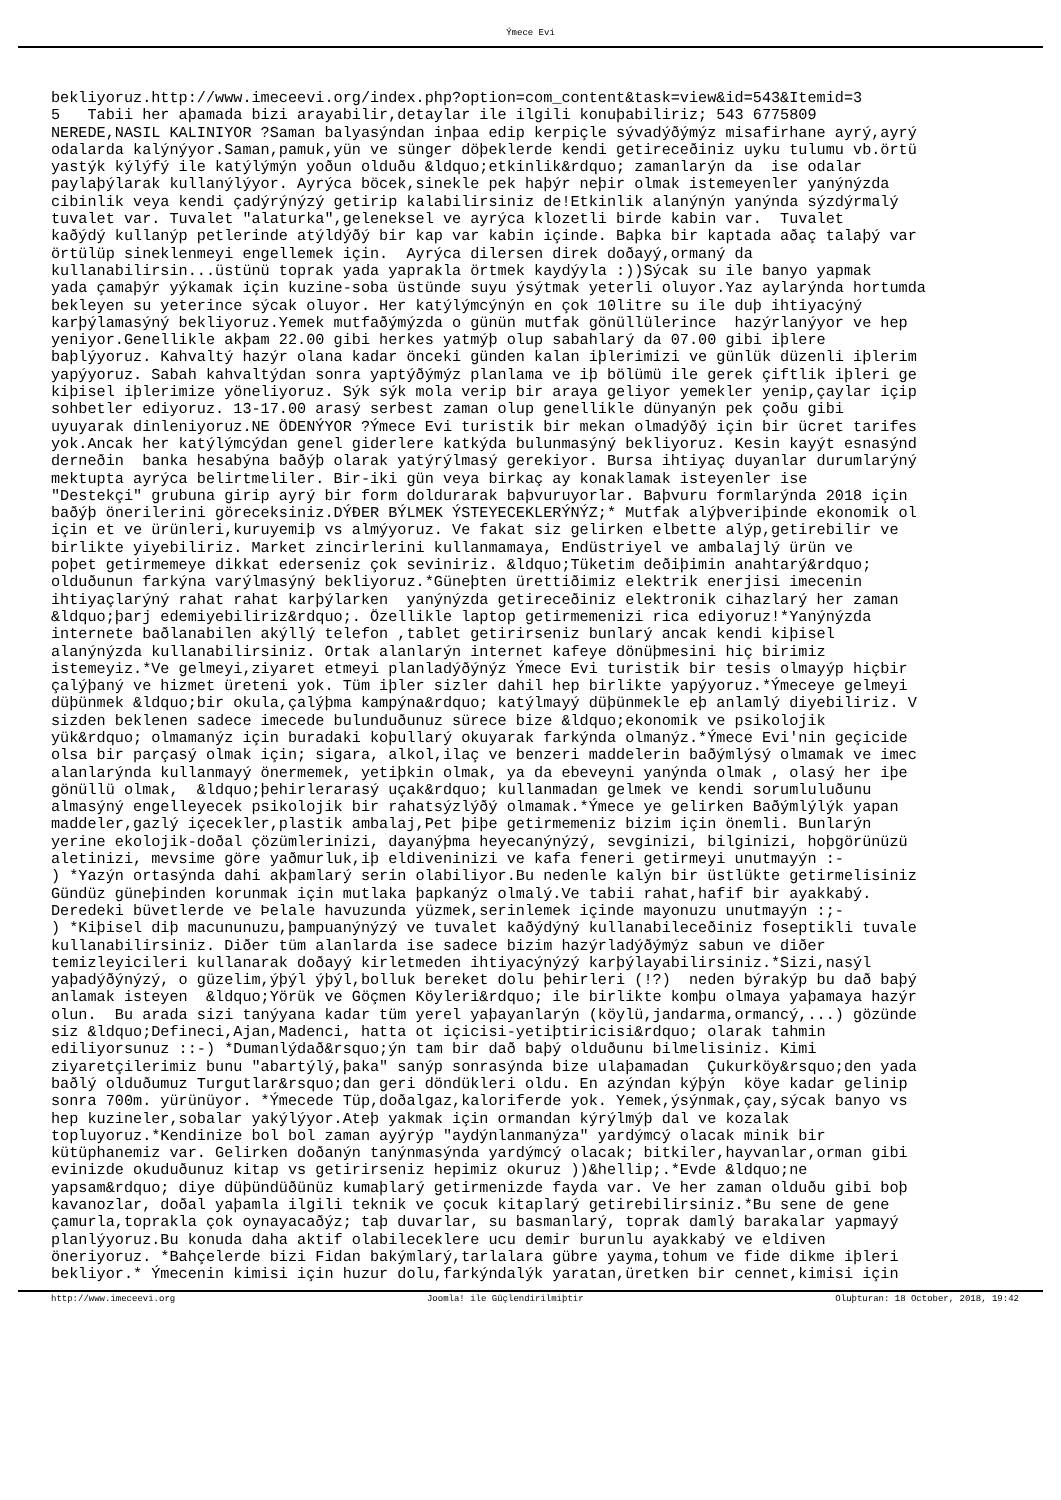Ýmece Evi
bekliyoruz.http://www.imeceevi.org/index.php?option=com_content&task=view&id=543&Itemid=3 5 Tabii her aþamada bizi arayabilir,detaylar ile ilgili konuþabiliriz; 543 6775809 NEREDE,NASIL KALINIYOR ?Saman balyasýndan inþaa edip kerpiçle sývadýðýmýz misafirhane ayrý,ayrý odalarda kalýnýyor.Saman,pamuk,yün ve sünger döþeklerde kendi getireceðiniz uyku tulumu vb.örtü yastýk kýlýfý ile katýlýmýn yoðun olduðu &ldquo;etkinlik&rdquo; zamanlarýn da ise odalar paylaþýlarak kullanýlýyor. Ayrýca böcek,sinekle pek haþýr neþir olmak istemeyenler yanýnýzda cibinlik veya kendi çadýrýnýzý getirip kalabilirsiniz de!Etkinlik alanýnýn yanýnda sýzdýrmalý tuvalet var. Tuvalet "alaturka",geleneksel ve ayrýca klozetli birde kabin var. Tuvalet kaðýdý kullanýp petlerinde atýldýðý bir kap var kabin içinde. Baþka bir kaptada aðaç talaþý var örtülüp sineklenmeyi engellemek için. Ayrýca dilersen direk doðayý,ormaný da kullanabilirsin...üstünü toprak yada yaprakla örtmek kaydýyla :))Sýcak su ile banyo yapmak yada çamaþýr yýkamak için kuzine-soba üstünde suyu ýsýtmak yeterli oluyor.Yaz aylarýnda hortumda bekleyen su yeterince sýcak oluyor. Her katýlýmcýnýn en çok 10litre su ile duþ ihtiyacýný karþýlamasýný bekliyoruz.Yemek mutfaðýmýzda o günün mutfak gönüllülerince hazýrlanýyor ve hep yeniyor.Genellikle akþam 22.00 gibi herkes yatmýþ olup sabahlarý da 07.00 gibi iþlere baþlýyoruz. Kahvaltý hazýr olana kadar önceki günden kalan iþlerimizi ve günlük düzenli iþlerim yapýyoruz. Sabah kahvaltýdan sonra yaptýðýmýz planlama ve iþ bölümü ile gerek çiftlik iþleri ge kiþisel iþlerimize yöneliyoruz. Sýk sýk mola verip bir araya geliyor yemekler yenip,çaylar içip sohbetler ediyoruz. 13-17.00 arasý serbest zaman olup genellikle dünyanýn pek çoðu gibi uyuyarak dinleniyoruz.NE ÖDENÝYOR ?Ýmece Evi turistik bir mekan olmadýðý için bir ücret tarifes yok.Ancak her katýlýmcýdan genel giderlere katkýda bulunmasýný bekliyoruz. Kesin kayýt esnasýnd derneðin banka hesabýna baðýþ olarak yatýrýlmasý gerekiyor. Bursa ihtiyaç duyanlar durumlarýný mektupta ayrýca belirtmeliler. Bir-iki gün veya birkaç ay konaklamak isteyenler ise "Destekçi" grubuna girip ayrý bir form doldurarak baþvuruyorlar. Baþvuru formlarýnda 2018 için baðýþ önerilerini göreceksiniz.DÝÐER BÝLMEK ÝSTEYECEKLERÝNÝZ;* Mutfak alýþveriþinde ekonomik ol için et ve ürünleri,kuruyemiþ vs almýyoruz. Ve fakat siz gelirken elbette alýp,getirebilir ve birlikte yiyebiliriz. Market zincirlerini kullanmamaya, Endüstriyel ve ambalajlý ürün ve poþet getirmemeye dikkat ederseniz çok seviniriz. &ldquo;Tüketim deðiþimin anahtarý&rdquo; olduðunun farkýna varýlmasýný bekliyoruz.*Güneþten ürettiðimiz elektrik enerjisi imecenin ihtiyaçlarýný rahat rahat karþýlarken yanýnýzda getireceðiniz elektronik cihazlarý her zaman &ldquo;þarj edemiyebiliriz&rdquo;. Özellikle laptop getirmemenizi rica ediyoruz!*Yanýnýzda internete baðlanabilen akýllý telefon ,tablet getirirseniz bunlarý ancak kendi kiþisel alanýnýzda kullanabilirsiniz. Ortak alanlarýn internet kafeye dönüþmesini hiç birimiz istemeyiz.*Ve gelmeyi,ziyaret etmeyi planladýðýnýz Ýmece Evi turistik bir tesis olmayýp hiçbir çalýþaný ve hizmet üreteni yok. Tüm iþler sizler dahil hep birlikte yapýyoruz.*Ýmeceye gelmeyi düþünmek &ldquo;bir okula,çalýþma kampýna&rdquo; katýlmayý düþünmekle eþ anlamlý diyebiliriz. V sizden beklenen sadece imecede bulunduðunuz sürece bize &ldquo;ekonomik ve psikolojik yük&rdquo; olmamanýz için buradaki koþullarý okuyarak farkýnda olmanýz.*Ýmece Evi'nin geçicide olsa bir parçasý olmak için; sigara, alkol,ilaç ve benzeri maddelerin baðýmlýsý olmamak ve imec alanlarýnda kullanmayý önermemek, yetiþkin olmak, ya da ebeveyni yanýnda olmak , olasý her iþe gönüllü olmak, &ldquo;þehirlerarasý uçak&rdquo; kullanmadan gelmek ve kendi sorumluluðunu almasýný engelleyecek psikolojik bir rahatsýzlýðý olmamak.*Ýmece ye gelirken Baðýmlýlýk yapan maddeler,gazlý içecekler,plastik ambalaj,Pet þiþe getirmemeniz bizim için önemli. Bunlarýn yerine ekolojik-doðal çözümlerinizi, dayanýþma heyecanýnýzý, sevginizi, bilginizi, hoþgörünüzü aletinizi, mevsime göre yaðmurluk,iþ eldiveninizi ve kafa feneri getirmeyi unutmayýn :- ) *Yazýn ortasýnda dahi akþamlarý serin olabiliyor.Bu nedenle kalýn bir üstlükte getirmelisiniz Gündüz güneþinden korunmak için mutlaka þapkanýz olmalý.Ve tabii rahat,hafif bir ayakkabý. Deredeki büvetlerde ve Þelale havuzunda yüzmek,serinlemek içinde mayonuzu unutmayýn :;- ) *Kiþisel diþ macununuzu,þampuanýnýzý ve tuvalet kaðýdýný kullanabileceðiniz foseptikli tuvale kullanabilirsiniz. Diðer tüm alanlarda ise sadece bizim hazýrladýðýmýz sabun ve diðer temizleyicileri kullanarak doðayý kirletmeden ihtiyacýnýzý karþýlayabilirsiniz.*Sizi,nasýl yaþadýðýnýzý, o güzelim,ýþýl ýþýl,bolluk bereket dolu þehirleri (!?) neden býrakýp bu dað baþý anlamak isteyen &ldquo;Yörük ve Göçmen Köyleri&rdquo; ile birlikte komþu olmaya yaþamaya hazýr olun. Bu arada sizi tanýyana kadar tüm yerel yaþayanlarýn (köylü,jandarma,ormancý,...) gözünde siz &ldquo;Defineci,Ajan,Madenci, hatta ot içicisi-yetiþtiricisi&rdquo; olarak tahmin ediliyorsunuz ::-) *Dumanlýdað&rsquo;ýn tam bir dað baþý olduðunu bilmelisiniz. Kimi ziyaretçilerimiz bunu "abartýlý,þaka" sanýp sonrasýnda bize ulaþamadan Çukurköy&rsquo;den yada baðlý olduðumuz Turgutlar&rsquo;dan geri döndükleri oldu. En azýndan kýþýn köye kadar gelinip sonra 700m. yürünüyor. *Ýmecede Tüp,doðalgaz,kaloriferde yok. Yemek,ýsýnmak,çay,sýcak banyo vs hep kuzineler,sobalar yakýlýyor.Ateþ yakmak için ormandan kýrýlmýþ dal ve kozalak topluyoruz.*Kendinize bol bol zaman ayýrýp "aydýnlanmanýza" yardýmcý olacak minik bir kütüphanemiz var. Gelirken doðanýn tanýnmasýnda yardýmcý olacak; bitkiler,hayvanlar,orman gibi evinizde okuduðunuz kitap vs getirirseniz hepimiz okuruz ))&hellip;.*Evde &ldquo;ne yapsam&rdquo; diye düþündüðünüz kumaþlarý getirmenizde fayda var. Ve her zaman olduðu gibi boþ kavanozlar, doðal yaþamla ilgili teknik ve çocuk kitaplarý getirebilirsiniz.*Bu sene de gene çamurla,toprakla çok oynayacaðýz; taþ duvarlar, su basmanlarý, toprak damlý barakalar yapmayý planlýyoruz.Bu konuda daha aktif olabileceklere ucu demir burunlu ayakkabý ve eldiven öneriyoruz. *Bahçelerde bizi Fidan bakýmlarý,tarlalara gübre yayma,tohum ve fide dikme iþleri bekliyor.* Ýmecenin kimisi için huzur dolu,farkýndalýk yaratan,üretken bir cennet,kimisi için
http://www.imeceevi.org Joomla! ile Güçlendirilmiþtir Oluþturan: 18 October, 2018, 19:42